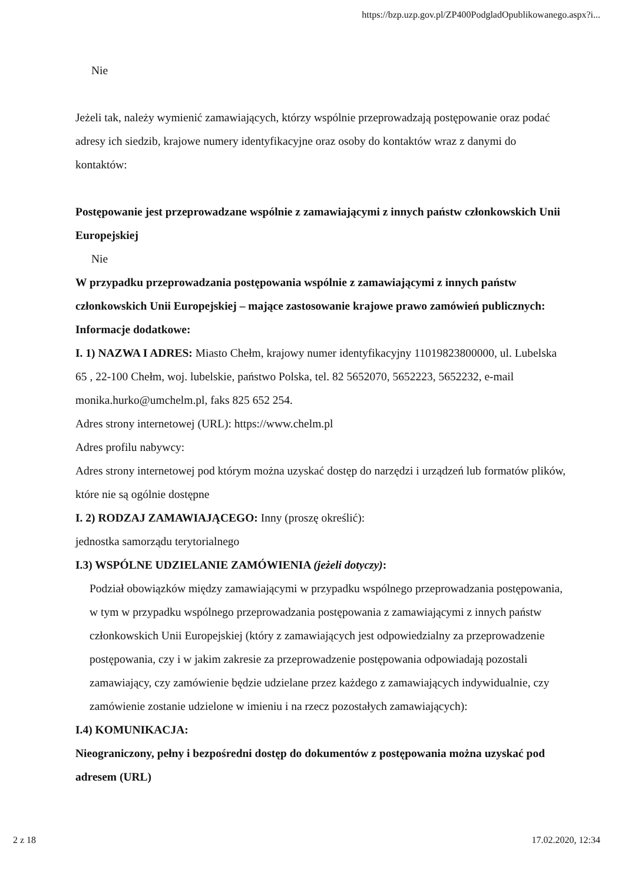https://bzp.uzp.gov.pl/ZP400PodgladOpublikowanego.aspx?i...
Nie
Jeżeli tak, należy wymienić zamawiających, którzy wspólnie przeprowadzają postępowanie oraz podać adresy ich siedzib, krajowe numery identyfikacyjne oraz osoby do kontaktów wraz z danymi do kontaktów:
Postępowanie jest przeprowadzane wspólnie z zamawiającymi z innych państw członkowskich Unii Europejskiej
Nie
W przypadku przeprowadzania postępowania wspólnie z zamawiającymi z innych państw członkowskich Unii Europejskiej – mające zastosowanie krajowe prawo zamówień publicznych:
Informacje dodatkowe:
I. 1) NAZWA I ADRES: Miasto Chełm, krajowy numer identyfikacyjny 11019823800000, ul. Lubelska 65 , 22-100 Chełm, woj. lubelskie, państwo Polska, tel. 82 5652070, 5652223, 5652232, e-mail monika.hurko@umchelm.pl, faks 825 652 254.
Adres strony internetowej (URL): https://www.chelm.pl
Adres profilu nabywcy:
Adres strony internetowej pod którym można uzyskać dostęp do narzędzi i urządzeń lub formatów plików, które nie są ogólnie dostępne
I. 2) RODZAJ ZAMAWIAJĄCEGO: Inny (proszę określić):
jednostka samorządu terytorialnego
I.3) WSPÓLNE UDZIELANIE ZAMÓWIENIA (jeżeli dotyczy):
Podział obowiązków między zamawiającymi w przypadku wspólnego przeprowadzania postępowania, w tym w przypadku wspólnego przeprowadzania postępowania z zamawiającymi z innych państw członkowskich Unii Europejskiej (który z zamawiających jest odpowiedzialny za przeprowadzenie postępowania, czy i w jakim zakresie za przeprowadzenie postępowania odpowiadają pozostali zamawiający, czy zamówienie będzie udzielane przez każdego z zamawiających indywidualnie, czy zamówienie zostanie udzielone w imieniu i na rzecz pozostałych zamawiających):
I.4) KOMUNIKACJA:
Nieograniczony, pełny i bezpośredni dostęp do dokumentów z postępowania można uzyskać pod adresem (URL)
2 z 18 17.02.2020, 12:34